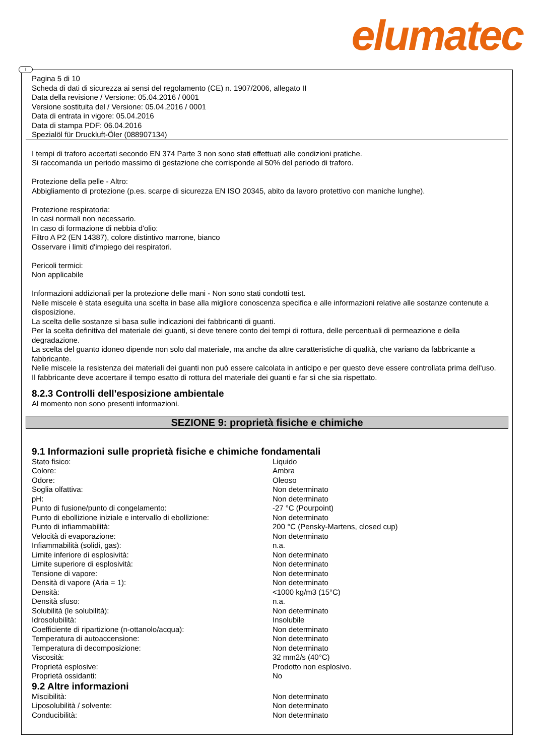elumatec
I
Pagina 5 di 10
Scheda di dati di sicurezza ai sensi del regolamento (CE) n. 1907/2006, allegato II
Data della revisione / Versione: 05.04.2016 / 0001
Versione sostituita del / Versione: 05.04.2016 / 0001
Data di entrata in vigore: 05.04.2016
Data di stampa PDF: 06.04.2016
Spezialöl für Druckluft-Öler (088907134)
I tempi di traforo accertati secondo EN 374 Parte 3 non sono stati effettuati alle condizioni pratiche.
Si raccomanda un periodo massimo di gestazione che corrisponde al 50% del periodo di traforo.
Protezione della pelle - Altro:
Abbigliamento di protezione (p.es. scarpe di sicurezza EN ISO 20345, abito da lavoro protettivo con maniche lunghe).
Protezione respiratoria:
In casi normali non necessario.
In caso di formazione di nebbia d'olio:
Filtro A P2 (EN 14387), colore distintivo marrone, bianco
Osservare i limiti d'impiego dei respiratori.
Pericoli termici:
Non applicabile
Informazioni addizionali per la protezione delle mani - Non sono stati condotti test.
Nelle miscele è stata eseguita una scelta in base alla migliore conoscenza specifica e alle informazioni relative alle sostanze contenute a disposizione.
La scelta delle sostanze si basa sulle indicazioni dei fabbricanti di guanti.
Per la scelta definitiva del materiale dei guanti, si deve tenere conto dei tempi di rottura, delle percentuali di permeazione e della degradazione.
La scelta del guanto idoneo dipende non solo dal materiale, ma anche da altre caratteristiche di qualità, che variano da fabbricante a fabbricante.
Nelle miscele la resistenza dei materiali dei guanti non può essere calcolata in anticipo e per questo deve essere controllata prima dell'uso.
Il fabbricante deve accertare il tempo esatto di rottura del materiale dei guanti e far sì che sia rispettato.
8.2.3 Controlli dell'esposizione ambientale
Al momento non sono presenti informazioni.
SEZIONE 9: proprietà fisiche e chimiche
9.1 Informazioni sulle proprietà fisiche e chimiche fondamentali
| Stato fisico: | Liquido |
| Colore: | Ambra |
| Odore: | Oleoso |
| Soglia olfattiva: | Non determinato |
| pH: | Non determinato |
| Punto di fusione/punto di congelamento: | -27 °C (Pourpoint) |
| Punto di ebollizione iniziale e intervallo di ebollizione: | Non determinato |
| Punto di infiammabilità: | 200 °C (Pensky-Martens, closed cup) |
| Velocità di evaporazione: | Non determinato |
| Infiammabilità (solidi, gas): | n.a. |
| Limite inferiore di esplosività: | Non determinato |
| Limite superiore di esplosività: | Non determinato |
| Tensione di vapore: | Non determinato |
| Densità di vapore (Aria = 1): | Non determinato |
| Densità: | <1000 kg/m3 (15°C) |
| Densità sfuso: | n.a. |
| Solubilità (le solubilità): | Non determinato |
| Idrosolubilità: | Insolubile |
| Coefficiente di ripartizione (n-ottanolo/acqua): | Non determinato |
| Temperatura di autoaccensione: | Non determinato |
| Temperatura di decomposizione: | Non determinato |
| Viscosità: | 32 mm2/s (40°C) |
| Proprietà esplosive: | Prodotto non esplosivo. |
| Proprietà ossidanti: | No |
9.2 Altre informazioni
| Miscibilità: | Non determinato |
| Liposolubilità / solvente: | Non determinato |
| Conducibilità: | Non determinato |